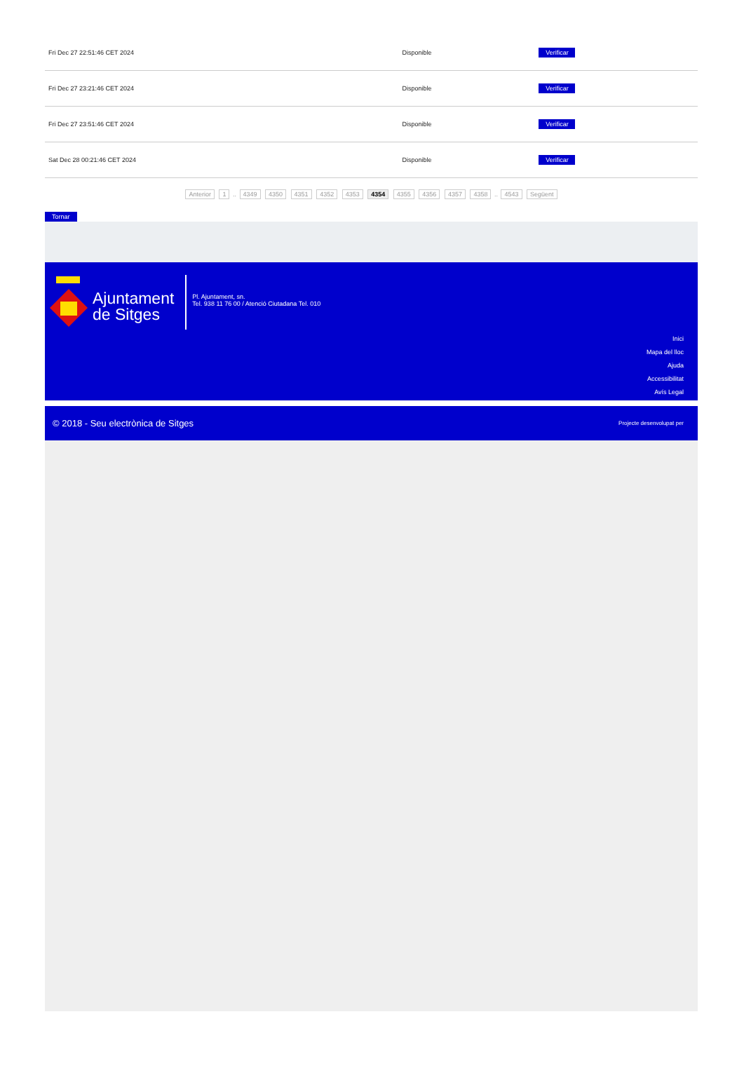| Fri Dec 27 22:51:46 CET 2024 | Disponible | Verificar |
| Fri Dec 27 23:21:46 CET 2024 | Disponible | Verificar |
| Fri Dec 27 23:51:46 CET 2024 | Disponible | Verificar |
| Sat Dec 28 00:21:46 CET 2024 | Disponible | Verificar |
Anterior 1 .. 4349 4350 4351 4352 4353 4354 4355 4356 4357 4358 .. 4543 Següent
Tornar
Ajuntament
de Sitges
Pl. Ajuntament, sn.
Tel. 938 11 76 00 / Atenció Ciutadana Tel. 010
Inici
Mapa del lloc
Ajuda
Accessibilitat
Avís Legal
© 2018 - Seu electrònica de Sitges Projecte desenvolupat per